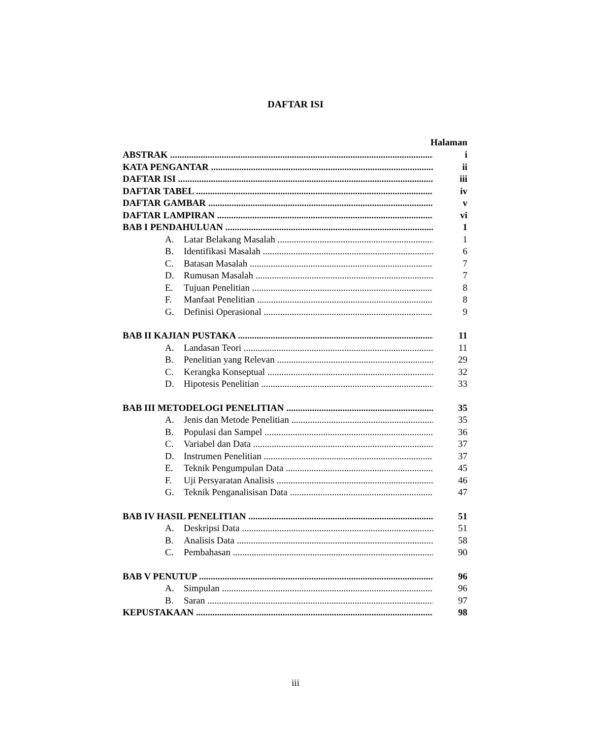DAFTAR ISI
Halaman
ABSTRAK i
KATA PENGANTAR ii
DAFTAR ISI iii
DAFTAR TABEL iv
DAFTAR GAMBAR v
DAFTAR LAMPIRAN vi
BAB I PENDAHULUAN 1
A. Latar Belakang Masalah 1
B. Identifikasi Masalah 6
C. Batasan Masalah 7
D. Rumusan Masalah 7
E. Tujuan Penelitian 8
F. Manfaat Penelitian 8
G. Definisi Operasional 9
BAB II KAJIAN PUSTAKA 11
A. Landasan Teori 11
B. Penelitian yang Relevan 29
C. Kerangka Konseptual 32
D. Hipotesis Penelitian 33
BAB III METODELOGI PENELITIAN 35
A. Jenis dan Metode Penelitian 35
B. Populasi dan Sampel 36
C. Variabel dan Data 37
D. Instrumen Penelitian 37
E. Teknik Pengumpulan Data 45
F. Uji Persyaratan Analisis 46
G. Teknik Penganalisisan Data 47
BAB IV HASIL PENELITIAN 51
A. Deskripsi Data 51
B. Analisis Data 58
C. Pembahasan 90
BAB V PENUTUP 96
A. Simpulan 96
B. Saran 97
KEPUSTAKAAN 98
iii